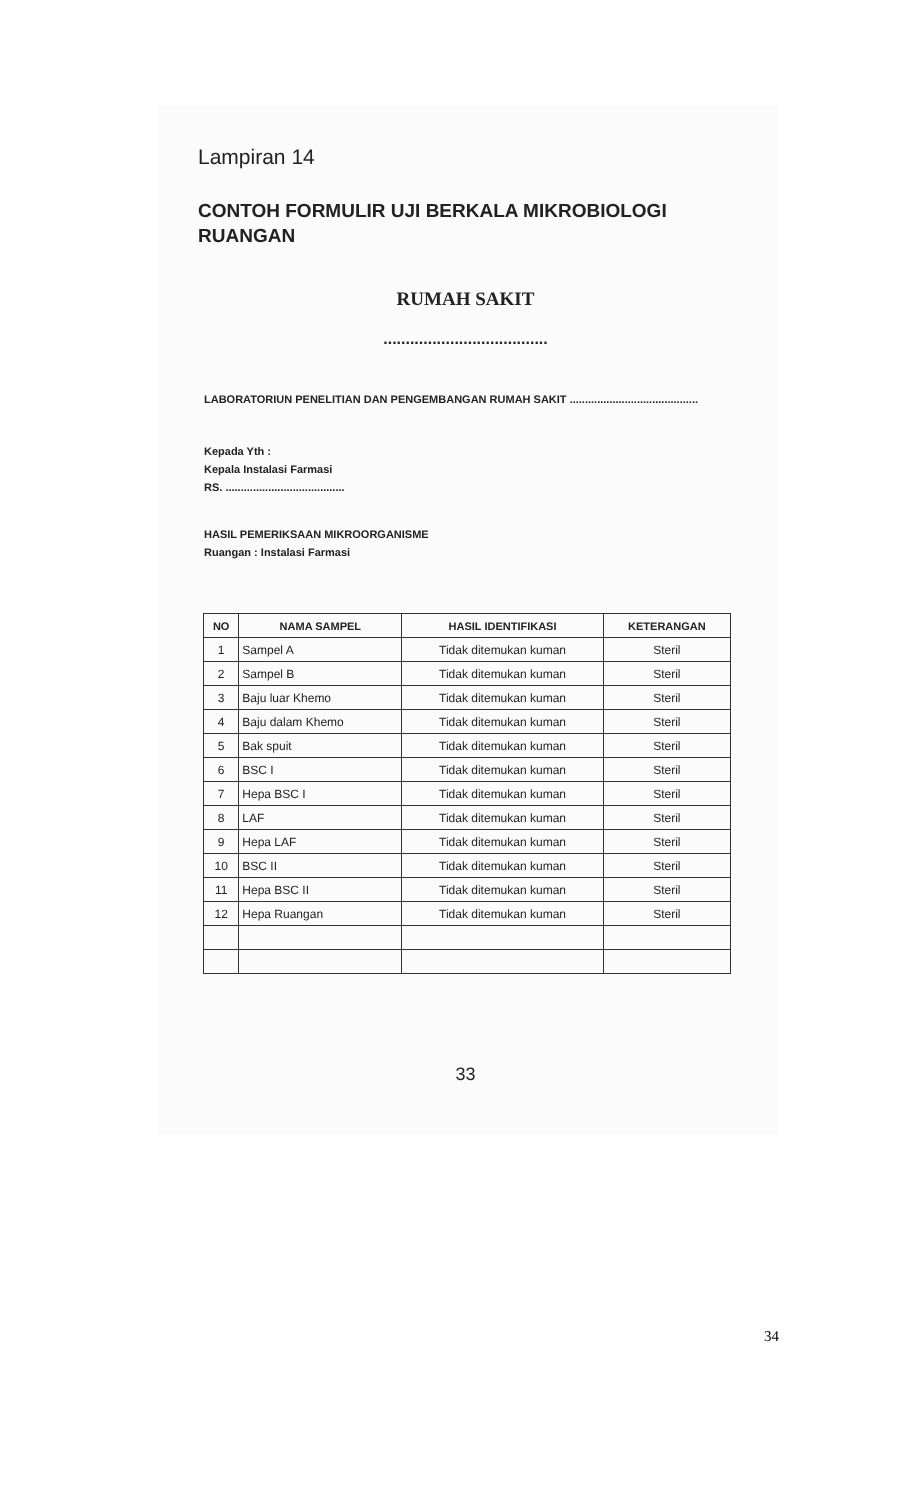Lampiran 14
CONTOH FORMULIR UJI BERKALA MIKROBIOLOGI RUANGAN
RUMAH SAKIT
.....................................
LABORATORIUN PENELITIAN DAN PENGEMBANGAN RUMAH SAKIT ..........................................
Kepada Yth :
Kepala Instalasi Farmasi
RS. .......................................
HASIL PEMERIKSAAN MIKROORGANISME
Ruangan : Instalasi Farmasi
| NO | NAMA SAMPEL | HASIL IDENTIFIKASI | KETERANGAN |
| --- | --- | --- | --- |
| 1 | Sampel A | Tidak ditemukan kuman | Steril |
| 2 | Sampel B | Tidak ditemukan kuman | Steril |
| 3 | Baju luar Khemo | Tidak ditemukan kuman | Steril |
| 4 | Baju dalam Khemo | Tidak ditemukan kuman | Steril |
| 5 | Bak spuit | Tidak ditemukan kuman | Steril |
| 6 | BSC I | Tidak ditemukan kuman | Steril |
| 7 | Hepa BSC I | Tidak ditemukan kuman | Steril |
| 8 | LAF | Tidak ditemukan kuman | Steril |
| 9 | Hepa LAF | Tidak ditemukan kuman | Steril |
| 10 | BSC II | Tidak ditemukan kuman | Steril |
| 11 | Hepa BSC II | Tidak ditemukan kuman | Steril |
| 12 | Hepa Ruangan | Tidak ditemukan kuman | Steril |
33
34